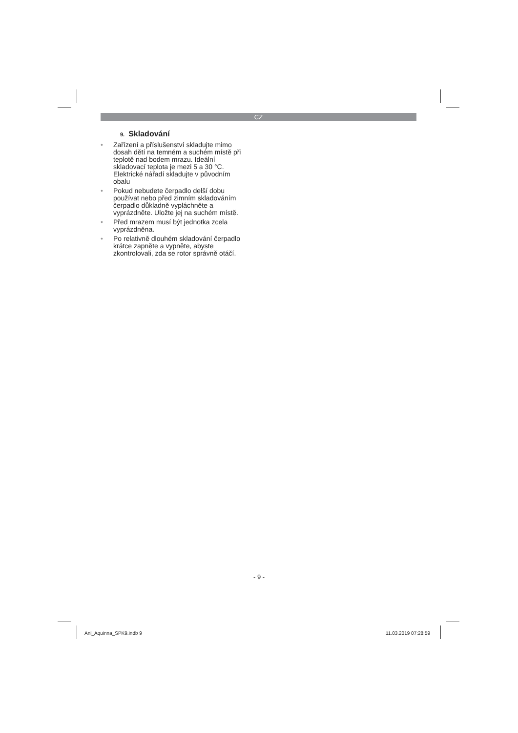CZ
9. Skladování
• Zařízení a příslušenství skladujte mimo dosah dětí na temném a suchém místě při teplotě nad bodem mrazu. Ideální skladovací teplota je mezi 5 a 30 °C. Elektrické nářadí skladujte v původním obalu
• Pokud nebudete čerpadlo delší dobu používat nebo před zimním skladováním čerpadlo důkladně vypláchněte a vyprázdněte. Uložte jej na suchém místě.
• Před mrazem musí být jednotka zcela vyprázdněna.
• Po relativně dlouhém skladování čerpadlo krátce zapněte a vypněte, abyste zkontrolovali, zda se rotor správně otáčí.
- 9 -
Anl_Aquinna_SPK9.indb 9 11.03.2019 07:28:59